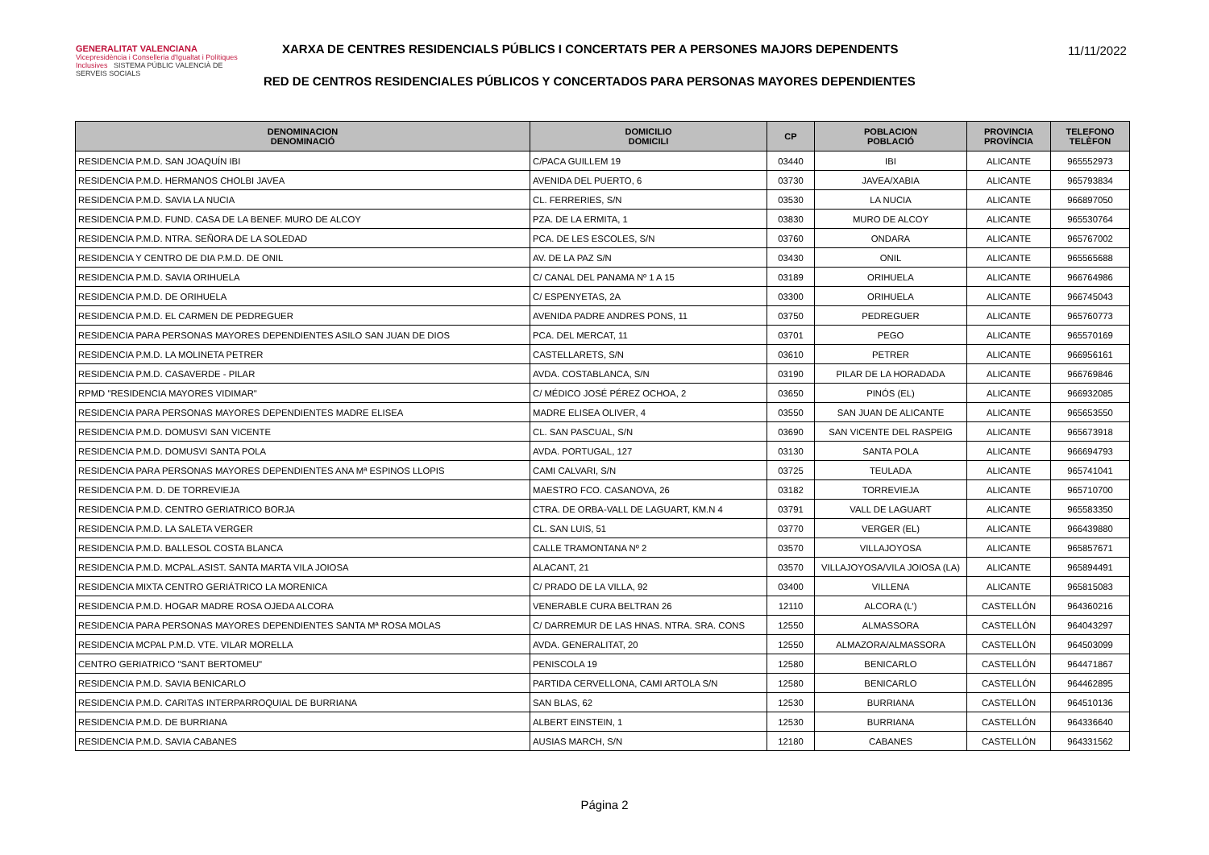GENERALITAT VALENCIANA
Vicepresidència i Conselleria d'Igualtat i Polítiques Inclusives SISTEMA PÚBLIC VALENCIÀ DE SERVEIS SOCIALS
XARXA DE CENTRES RESIDENCIALS PÚBLICS I CONCERTATS PER A PERSONES MAJORS DEPENDENTS
11/11/2022
RED DE CENTROS RESIDENCIALES PÚBLICOS Y CONCERTADOS PARA PERSONAS MAYORES DEPENDIENTES
| DENOMINACION DENOMINACIÓ | DOMICILIO DOMICILI | CP | POBLACION POBLACIÓ | PROVINCIA PROVÍNCIA | TELEFONO TELÈFON |
| --- | --- | --- | --- | --- | --- |
| RESIDENCIA P.M.D. SAN JOAQUÍN IBI | C/PACA GUILLEM 19 | 03440 | IBI | ALICANTE | 965552973 |
| RESIDENCIA P.M.D. HERMANOS CHOLBI JAVEA | AVENIDA DEL PUERTO, 6 | 03730 | JAVEA/XABIA | ALICANTE | 965793834 |
| RESIDENCIA P.M.D. SAVIA LA NUCIA | CL. FERRERIES, S/N | 03530 | LA NUCIA | ALICANTE | 966897050 |
| RESIDENCIA P.M.D. FUND. CASA DE LA BENEF. MURO DE ALCOY | PZA. DE LA ERMITA, 1 | 03830 | MURO DE ALCOY | ALICANTE | 965530764 |
| RESIDENCIA P.M.D. NTRA. SEÑORA DE LA SOLEDAD | PCA. DE LES ESCOLES, S/N | 03760 | ONDARA | ALICANTE | 965767002 |
| RESIDENCIA Y CENTRO DE DIA P.M.D. DE ONIL | AV. DE LA PAZ S/N | 03430 | ONIL | ALICANTE | 965565688 |
| RESIDENCIA P.M.D. SAVIA ORIHUELA | C/ CANAL DEL PANAMA Nº 1 A 15 | 03189 | ORIHUELA | ALICANTE | 966764986 |
| RESIDENCIA P.M.D. DE ORIHUELA | C/ ESPENYETAS, 2A | 03300 | ORIHUELA | ALICANTE | 966745043 |
| RESIDENCIA P.M.D. EL CARMEN DE PEDREGUER | AVENIDA PADRE ANDRES PONS, 11 | 03750 | PEDREGUER | ALICANTE | 965760773 |
| RESIDENCIA PARA PERSONAS MAYORES DEPENDIENTES ASILO SAN JUAN DE DIOS | PCA. DEL MERCAT, 11 | 03701 | PEGO | ALICANTE | 965570169 |
| RESIDENCIA P.M.D. LA MOLINETA PETRER | CASTELLARETS, S/N | 03610 | PETRER | ALICANTE | 966956161 |
| RESIDENCIA P.M.D. CASAVERDE - PILAR | AVDA. COSTABLANCA, S/N | 03190 | PILAR DE LA HORADADA | ALICANTE | 966769846 |
| RPMD "RESIDENCIA MAYORES VIDIMAR" | C/ MÉDICO JOSÉ PÉREZ OCHOA, 2 | 03650 | PINÓS (EL) | ALICANTE | 966932085 |
| RESIDENCIA PARA PERSONAS MAYORES DEPENDIENTES MADRE ELISEA | MADRE ELISEA OLIVER, 4 | 03550 | SAN JUAN DE ALICANTE | ALICANTE | 965653550 |
| RESIDENCIA P.M.D. DOMUSVI SAN VICENTE | CL. SAN PASCUAL, S/N | 03690 | SAN VICENTE DEL RASPEIG | ALICANTE | 965673918 |
| RESIDENCIA P.M.D. DOMUSVI SANTA POLA | AVDA. PORTUGAL, 127 | 03130 | SANTA POLA | ALICANTE | 966694793 |
| RESIDENCIA PARA PERSONAS MAYORES DEPENDIENTES ANA Mª ESPINOS LLOPIS | CAMI CALVARI, S/N | 03725 | TEULADA | ALICANTE | 965741041 |
| RESIDENCIA P.M. D. DE TORREVIEJA | MAESTRO FCO. CASANOVA, 26 | 03182 | TORREVIEJA | ALICANTE | 965710700 |
| RESIDENCIA P.M.D. CENTRO GERIATRICO BORJA | CTRA. DE ORBA-VALL DE LAGUART, KM.N 4 | 03791 | VALL DE LAGUART | ALICANTE | 965583350 |
| RESIDENCIA P.M.D. LA SALETA VERGER | CL. SAN LUIS, 51 | 03770 | VERGER (EL) | ALICANTE | 966439880 |
| RESIDENCIA P.M.D. BALLESOL COSTA BLANCA | CALLE TRAMONTANA Nº 2 | 03570 | VILLAJOYOSA | ALICANTE | 965857671 |
| RESIDENCIA P.M.D. MCPAL.ASIST. SANTA MARTA VILA JOIOSA | ALACANT, 21 | 03570 | VILLAJOYOSA/VILA JOIOSA (LA) | ALICANTE | 965894491 |
| RESIDENCIA MIXTA CENTRO GERIÁTRICO LA MORENICA | C/ PRADO DE LA VILLA, 92 | 03400 | VILLENA | ALICANTE | 965815083 |
| RESIDENCIA P.M.D. HOGAR MADRE ROSA OJEDA ALCORA | VENERABLE CURA BELTRAN 26 | 12110 | ALCORA (L') | CASTELLÓN | 964360216 |
| RESIDENCIA PARA PERSONAS MAYORES DEPENDIENTES SANTA Mª ROSA MOLAS | C/ DARREMUR DE LAS HNAS. NTRA. SRA. CONS | 12550 | ALMASSORA | CASTELLÓN | 964043297 |
| RESIDENCIA MCPAL P.M.D. VTE. VILAR MORELLA | AVDA. GENERALITAT, 20 | 12550 | ALMAZORA/ALMASSORA | CASTELLÓN | 964503099 |
| CENTRO GERIATRICO "SANT BERTOMEU" | PENISCOLA 19 | 12580 | BENICARLO | CASTELLÓN | 964471867 |
| RESIDENCIA P.M.D. SAVIA BENICARLO | PARTIDA CERVELLONA, CAMI ARTOLA S/N | 12580 | BENICARLO | CASTELLÓN | 964462895 |
| RESIDENCIA P.M.D. CARITAS INTERPARROQUIAL DE BURRIANA | SAN BLAS, 62 | 12530 | BURRIANA | CASTELLÓN | 964510136 |
| RESIDENCIA P.M.D. DE BURRIANA | ALBERT EINSTEIN, 1 | 12530 | BURRIANA | CASTELLÓN | 964336640 |
| RESIDENCIA P.M.D. SAVIA CABANES | AUSIAS MARCH, S/N | 12180 | CABANES | CASTELLÓN | 964331562 |
Página 2